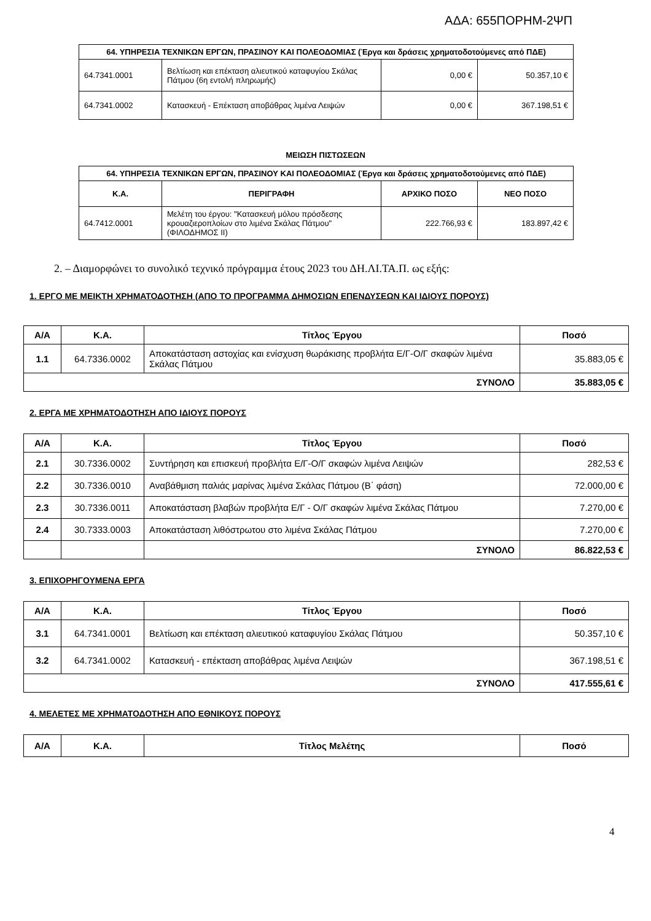ΑΔΑ: 655ΠΟΡΗΜ-2ΨΠ
| 64. ΥΠΗΡΕΣΙΑ ΤΕΧΝΙΚΩΝ ΕΡΓΩΝ, ΠΡΑΣΙΝΟΥ ΚΑΙ ΠΟΛΕΟΔΟΜΙΑΣ (Έργα και δράσεις χρηματοδοτούμενες από ΠΔΕ) | | | |
| --- | --- | --- | --- |
| 64.7341.0001 | Βελτίωση και επέκταση αλιευτικού καταφυγίου Σκάλας Πάτμου (6η εντολή πληρωμής) | 0,00 € | 50.357,10 € |
| 64.7341.0002 | Κατασκευή - Επέκταση αποβάθρας λιμένα Λειψών | 0,00 € | 367.198,51 € |
ΜΕΙΩΣΗ ΠΙΣΤΩΣΕΩΝ
| 64. ΥΠΗΡΕΣΙΑ ΤΕΧΝΙΚΩΝ ΕΡΓΩΝ, ΠΡΑΣΙΝΟΥ ΚΑΙ ΠΟΛΕΟΔΟΜΙΑΣ (Έργα και δράσεις χρηματοδοτούμενες από ΠΔΕ) | | | |
| --- | --- | --- | --- |
| Κ.Α. | ΠΕΡΙΓΡΑΦΗ | ΑΡΧΙΚΟ ΠΟΣΟ | ΝΕΟ ΠΟΣΟ |
| 64.7412.0001 | Μελέτη του έργου: "Κατασκευή μόλου πρόσδεσης κρουαζιεροπλοίων στο λιμένα Σκάλας Πάτμου" (ΦΙΛΟΔΗΜΟΣ ΙΙ) | 222.766,93 € | 183.897,42 € |
2. – Διαμορφώνει το συνολικό τεχνικό πρόγραμμα έτους 2023 του ΔΗ.ΛΙ.ΤΑ.Π. ως εξής:
1. ΕΡΓΟ ΜΕ ΜΕΙΚΤΗ ΧΡΗΜΑΤΟΔΟΤΗΣΗ (ΑΠΟ ΤΟ ΠΡΟΓΡΑΜΜΑ ΔΗΜΟΣΙΩΝ ΕΠΕΝΔΥΣΕΩΝ ΚΑΙ ΙΔΙΟΥΣ ΠΟΡΟΥΣ)
| Α/Α | Κ.Α. | Τίτλος Έργου | Ποσό |
| --- | --- | --- | --- |
| 1.1 | 64.7336.0002 | Αποκατάσταση αστοχίας και ενίσχυση θωράκισης προβλήτα Ε/Γ-Ο/Γ σκαφών λιμένα Σκάλας Πάτμου | 35.883,05 € |
| ΣΥΝΟΛΟ | | | 35.883,05 € |
2. ΕΡΓΑ ΜΕ ΧΡΗΜΑΤΟΔΟΤΗΣΗ ΑΠΟ ΙΔΙΟΥΣ ΠΟΡΟΥΣ
| Α/Α | Κ.Α. | Τίτλος Έργου | Ποσό |
| --- | --- | --- | --- |
| 2.1 | 30.7336.0002 | Συντήρηση και επισκευή προβλήτα Ε/Γ-Ο/Γ σκαφών λιμένα Λειψών | 282,53 € |
| 2.2 | 30.7336.0010 | Αναβάθμιση παλιάς μαρίνας λιμένα Σκάλας Πάτμου (Β΄ φάση) | 72.000,00 € |
| 2.3 | 30.7336.0011 | Αποκατάσταση βλαβών προβλήτα Ε/Γ - Ο/Γ σκαφών λιμένα Σκάλας Πάτμου | 7.270,00 € |
| 2.4 | 30.7333.0003 | Αποκατάσταση λιθόστρωτου στο λιμένα Σκάλας Πάτμου | 7.270,00 € |
| | | ΣΥΝΟΛΟ | 86.822,53 € |
3. ΕΠΙΧΟΡΗΓΟΥΜΕΝΑ ΕΡΓΑ
| Α/Α | Κ.Α. | Τίτλος Έργου | Ποσό |
| --- | --- | --- | --- |
| 3.1 | 64.7341.0001 | Βελτίωση και επέκταση αλιευτικού καταφυγίου Σκάλας Πάτμου | 50.357,10 € |
| 3.2 | 64.7341.0002 | Κατασκευή - επέκταση αποβάθρας λιμένα Λειψών | 367.198,51 € |
| ΣΥΝΟΛΟ | | | 417.555,61 € |
4. ΜΕΛΕΤΕΣ ΜΕ ΧΡΗΜΑΤΟΔΟΤΗΣΗ ΑΠΟ ΕΘΝΙΚΟΥΣ ΠΟΡΟΥΣ
| Α/Α | Κ.Α. | Τίτλος Μελέτης | Ποσό |
| --- | --- | --- | --- |
4